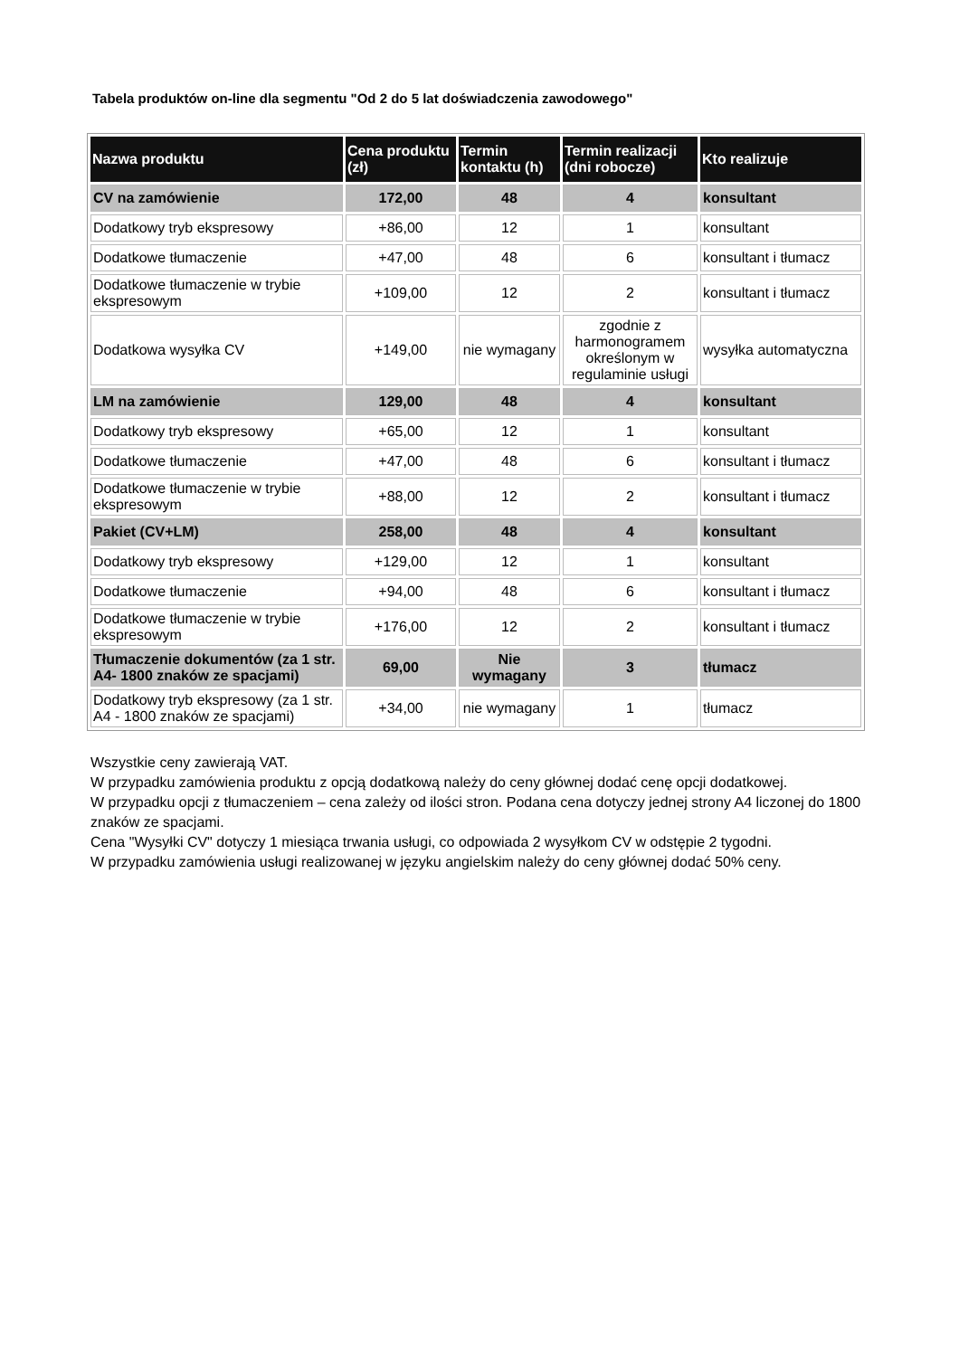Tabela produktów on-line dla segmentu "Od 2 do 5 lat doświadczenia zawodowego"
| Nazwa produktu | Cena produktu (zł) | Termin kontaktu (h) | Termin realizacji (dni robocze) | Kto realizuje |
| --- | --- | --- | --- | --- |
| CV na zamówienie | 172,00 | 48 | 4 | konsultant |
| Dodatkowy tryb ekspresowy | +86,00 | 12 | 1 | konsultant |
| Dodatkowe tłumaczenie | +47,00 | 48 | 6 | konsultant i tłumacz |
| Dodatkowe tłumaczenie w trybie ekspresowym | +109,00 | 12 | 2 | konsultant i tłumacz |
| Dodatkowa wysyłka CV | +149,00 | nie wymagany | zgodnie z harmonogramem określonym w regulaminie usługi | wysyłka automatyczna |
| LM na zamówienie | 129,00 | 48 | 4 | konsultant |
| Dodatkowy tryb ekspresowy | +65,00 | 12 | 1 | konsultant |
| Dodatkowe tłumaczenie | +47,00 | 48 | 6 | konsultant i tłumacz |
| Dodatkowe tłumaczenie w trybie ekspresowym | +88,00 | 12 | 2 | konsultant i tłumacz |
| Pakiet (CV+LM) | 258,00 | 48 | 4 | konsultant |
| Dodatkowy tryb ekspresowy | +129,00 | 12 | 1 | konsultant |
| Dodatkowe tłumaczenie | +94,00 | 48 | 6 | konsultant i tłumacz |
| Dodatkowe tłumaczenie w trybie ekspresowym | +176,00 | 12 | 2 | konsultant i tłumacz |
| Tłumaczenie dokumentów (za 1 str. A4- 1800 znaków ze spacjami) | 69,00 | Nie wymagany | 3 | tłumacz |
| Dodatkowy tryb ekspresowy (za 1 str. A4 - 1800 znaków ze spacjami) | +34,00 | nie wymagany | 1 | tłumacz |
Wszystkie ceny zawierają VAT.
W przypadku zamówienia produktu z opcją dodatkową należy do ceny głównej dodać cenę opcji dodatkowej.
W przypadku opcji z tłumaczeniem – cena zależy od ilości stron. Podana cena dotyczy jednej strony A4 liczonej do 1800 znaków ze spacjami.
Cena "Wysyłki CV" dotyczy 1 miesiąca trwania usługi, co odpowiada 2 wysyłkom CV w odstępie 2 tygodni.
W przypadku zamówienia usługi realizowanej w języku angielskim należy do ceny głównej dodać 50% ceny.